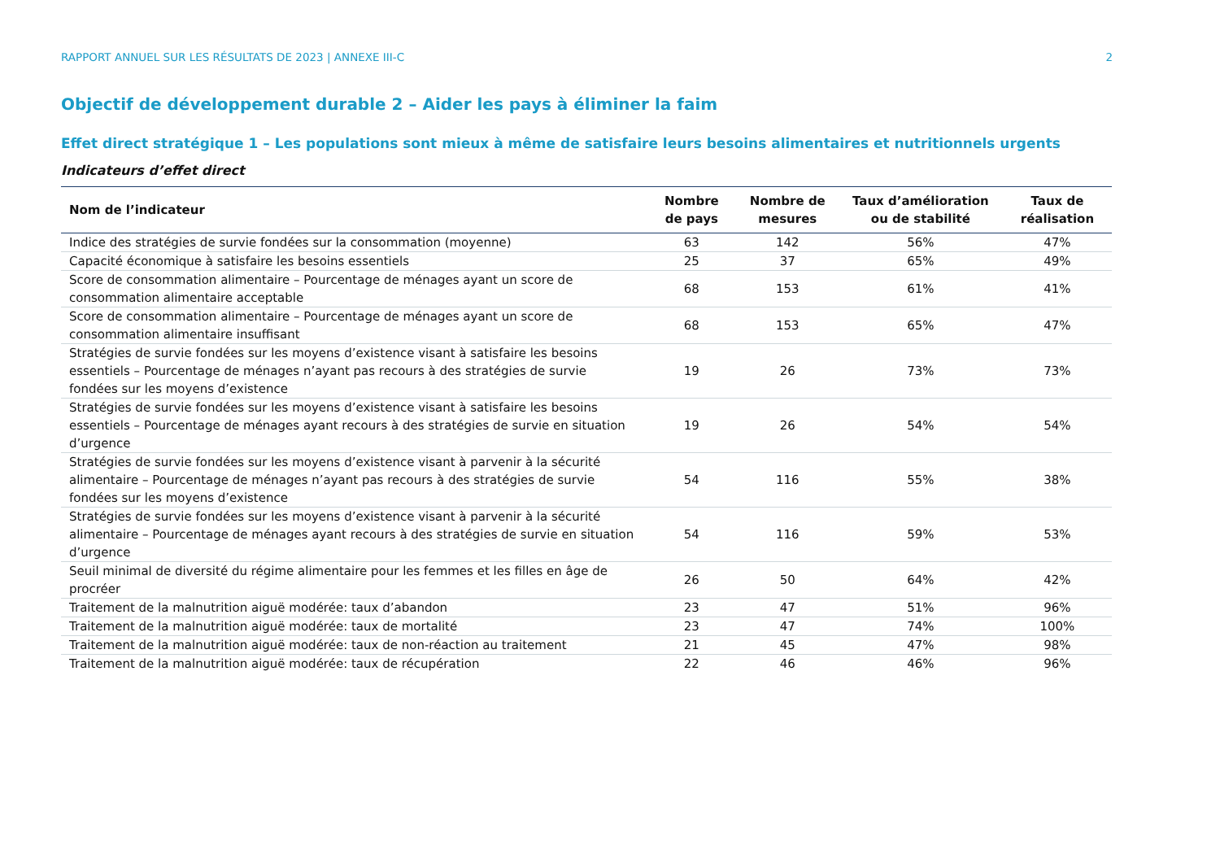RAPPORT ANNUEL SUR LES RÉSULTATS DE 2023 | ANNEXE III-C 2
Objectif de développement durable 2 – Aider les pays à éliminer la faim
Effet direct stratégique 1 – Les populations sont mieux à même de satisfaire leurs besoins alimentaires et nutritionnels urgents
Indicateurs d’effet direct
| Nom de l’indicateur | Nombre de pays | Nombre de mesures | Taux d’amélioration ou de stabilité | Taux de réalisation |
| --- | --- | --- | --- | --- |
| Indice des stratégies de survie fondées sur la consommation (moyenne) | 63 | 142 | 56% | 47% |
| Capacité économique à satisfaire les besoins essentiels | 25 | 37 | 65% | 49% |
| Score de consommation alimentaire – Pourcentage de ménages ayant un score de consommation alimentaire acceptable | 68 | 153 | 61% | 41% |
| Score de consommation alimentaire – Pourcentage de ménages ayant un score de consommation alimentaire insuffisant | 68 | 153 | 65% | 47% |
| Stratégies de survie fondées sur les moyens d’existence visant à satisfaire les besoins essentiels – Pourcentage de ménages n’ayant pas recours à des stratégies de survie fondées sur les moyens d’existence | 19 | 26 | 73% | 73% |
| Stratégies de survie fondées sur les moyens d’existence visant à satisfaire les besoins essentiels – Pourcentage de ménages ayant recours à des stratégies de survie en situation d’urgence | 19 | 26 | 54% | 54% |
| Stratégies de survie fondées sur les moyens d’existence visant à parvenir à la sécurité alimentaire – Pourcentage de ménages n’ayant pas recours à des stratégies de survie fondées sur les moyens d’existence | 54 | 116 | 55% | 38% |
| Stratégies de survie fondées sur les moyens d’existence visant à parvenir à la sécurité alimentaire – Pourcentage de ménages ayant recours à des stratégies de survie en situation d’urgence | 54 | 116 | 59% | 53% |
| Seuil minimal de diversité du régime alimentaire pour les femmes et les filles en âge de procréer | 26 | 50 | 64% | 42% |
| Traitement de la malnutrition aiguë modérée: taux d’abandon | 23 | 47 | 51% | 96% |
| Traitement de la malnutrition aiguë modérée: taux de mortalité | 23 | 47 | 74% | 100% |
| Traitement de la malnutrition aiguë modérée: taux de non-réaction au traitement | 21 | 45 | 47% | 98% |
| Traitement de la malnutrition aiguë modérée: taux de récupération | 22 | 46 | 46% | 96% |